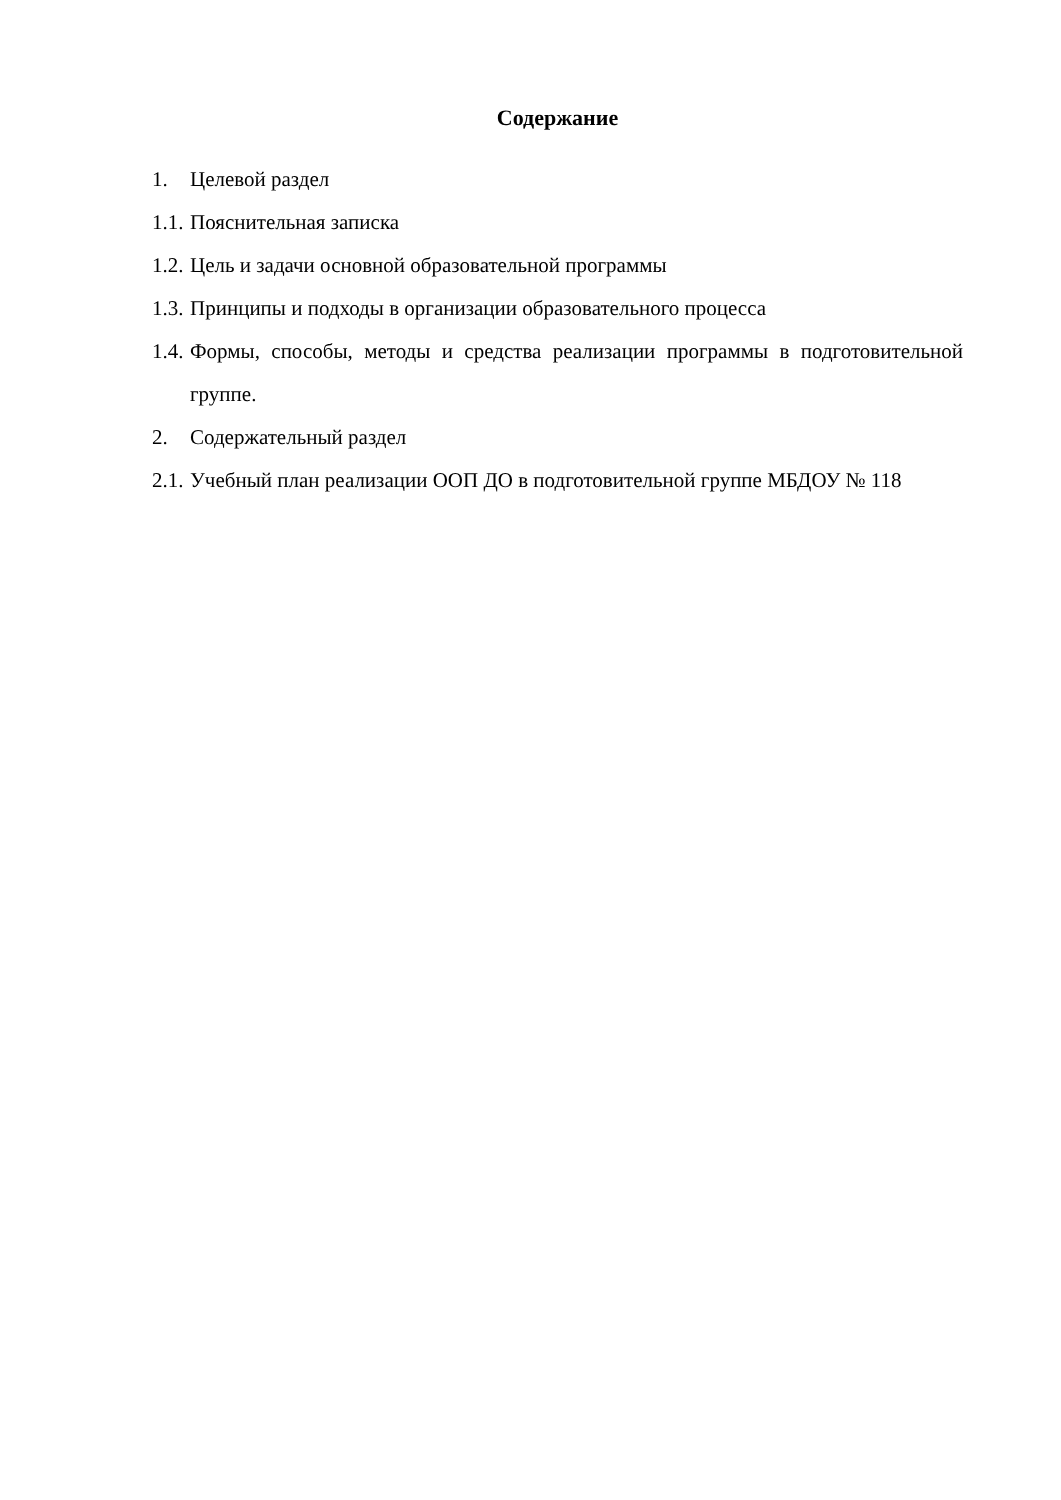Содержание
1. Целевой раздел
1.1. Пояснительная записка
1.2. Цель и задачи основной образовательной программы
1.3. Принципы и подходы в организации образовательного процесса
1.4. Формы, способы, методы и средства реализации программы в подготовительной группе.
2. Содержательный раздел
2.1. Учебный план реализации ООП ДО в подготовительной группе МБДОУ № 118